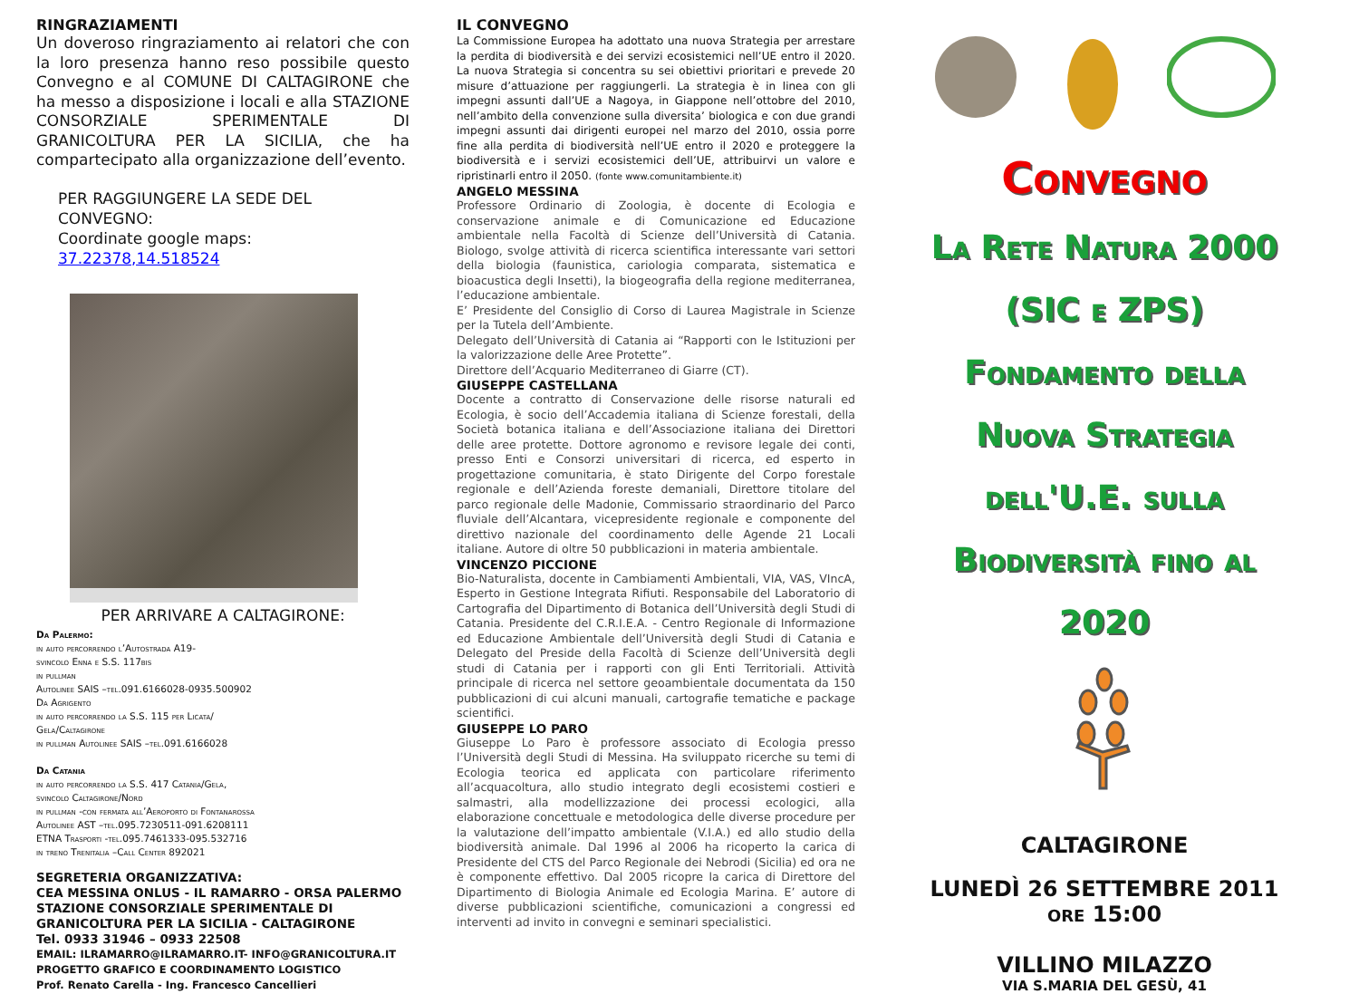RINGRAZIAMENTI
Un doveroso ringraziamento ai relatori che con la loro presenza hanno reso possibile questo Convegno e al COMUNE DI CALTAGIRONE che ha messo a disposizione i locali e alla STAZIONE CONSORZIALE SPERIMENTALE DI GRANICOLTURA PER LA SICILIA, che ha compartecipato alla organizzazione dell’evento.
PER RAGGIUNGERE LA SEDE DEL CONVEGNO:
Coordinate google maps: 37.22378,14.518524
PER ARRIVARE A CALTAGIRONE:
Da Palermo:
in auto percorrendo l’Autostrada A19-
svincolo Enna e S.S. 117bis
in pullman
Autolinee SAIS –tel.091.6166028-0935.500902
Da Agrigento
in auto percorrendo la S.S. 115 per Licata/
Gela/Caltagirone
in pullman Autolinee SAIS –tel.091.6166028
Da Catania
in auto percorrendo la S.S. 417 Catania/Gela,
svincolo Caltagirone/Nord
in pullman -con fermata all’Aeroporto di Fontanarossa
Autolinee AST –tel.095.7230511-091.6208111
ETNA Trasporti -tel.095.7461333-095.532716
in treno Trenitalia –Call Center 892021
SEGRETERIA ORGANIZZATIVA:
CEA MESSINA ONLUS - IL RAMARRO - ORSA PALERMO
STAZIONE CONSORZIALE SPERIMENTALE DI GRANICOLTURA PER LA SICILIA - CALTAGIRONE
Tel. 0933 31946 – 0933 22508
EMAIL: ILRAMARRO@ILRAMARRO.IT- INFO@GRANICOLTURA.IT
PROGETTO GRAFICO E COORDINAMENTO LOGISTICO
Prof. Renato Carella - Ing. Francesco Cancellieri
IL CONVEGNO
La Commissione Europea ha adottato una nuova Strategia per arrestare la perdita di biodiversità e dei servizi ecosistemici nell’UE entro il 2020. La nuova Strategia si concentra su sei obiettivi prioritari e prevede 20 misure d’attuazione per raggiungerli. La strategia è in linea con gli impegni assunti dall’UE a Nagoya, in Giappone nell’ottobre del 2010, nell’ambito della convenzione sulla diversita’ biologica e con due grandi impegni assunti dai dirigenti europei nel marzo del 2010, ossia porre fine alla perdita di biodiversità nell’UE entro il 2020 e proteggere la biodiversità e i servizi ecosistemici dell’UE, attribuirvi un valore e ripristinarli entro il 2050. (fonte www.comunitambiente.it)
ANGELO MESSINA
Professore Ordinario di Zoologia, è docente di Ecologia e conservazione animale e di Comunicazione ed Educazione ambientale nella Facoltà di Scienze dell’Università di Catania. Biologo, svolge attività di ricerca scientifica interessante vari settori della biologia (faunistica, cariologia comparata, sistematica e bioacustica degli Insetti), la biogeografia della regione mediterranea, l’educazione ambientale.
E’ Presidente del Consiglio di Corso di Laurea Magistrale in Scienze per la Tutela dell’Ambiente.
Delegato dell’Università di Catania ai “Rapporti con le Istituzioni per la valorizzazione delle Aree Protette”.
Direttore dell’Acquario Mediterraneo di Giarre (CT).
GIUSEPPE CASTELLANA
Docente a contratto di Conservazione delle risorse naturali ed Ecologia, è socio dell’Accademia italiana di Scienze forestali, della Società botanica italiana e dell’Associazione italiana dei Direttori delle aree protette. Dottore agronomo e revisore legale dei conti, presso Enti e Consorzi universitari di ricerca, ed esperto in progettazione comunitaria, è stato Dirigente del Corpo forestale regionale e dell’Azienda foreste demaniali, Direttore titolare del parco regionale delle Madonie, Commissario straordinario del Parco fluviale dell’Alcantara, vicepresidente regionale e componente del direttivo nazionale del coordinamento delle Agende 21 Locali italiane. Autore di oltre 50 pubblicazioni in materia ambientale.
VINCENZO PICCIONE
Bio-Naturalista, docente in Cambiamenti Ambientali, VIA, VAS, VIncA, Esperto in Gestione Integrata Rifiuti. Responsabile del Laboratorio di Cartografia del Dipartimento di Botanica dell’Università degli Studi di Catania. Presidente del C.R.I.E.A. - Centro Regionale di Informazione ed Educazione Ambientale dell’Università degli Studi di Catania e Delegato del Preside della Facoltà di Scienze dell’Università degli studi di Catania per i rapporti con gli Enti Territoriali. Attività principale di ricerca nel settore geoambientale documentata da 150 pubblicazioni di cui alcuni manuali, cartografie tematiche e package scientifici.
GIUSEPPE LO PARO
Giuseppe Lo Paro è professore associato di Ecologia presso l’Università degli Studi di Messina. Ha sviluppato ricerche su temi di Ecologia teorica ed applicata con particolare riferimento all’acquacoltura, allo studio integrato degli ecosistemi costieri e salmastri, alla modellizzazione dei processi ecologici, alla elaborazione concettuale e metodologica delle diverse procedure per la valutazione dell’impatto ambientale (V.I.A.) ed allo studio della biodiversità animale. Dal 1996 al 2006 ha ricoperto la carica di Presidente del CTS del Parco Regionale dei Nebrodi (Sicilia) ed ora ne è componente effettivo. Dal 2005 ricopre la carica di Direttore del Dipartimento di Biologia Animale ed Ecologia Marina. E’ autore di diverse pubblicazioni scientifiche, comunicazioni a congressi ed interventi ad invito in convegni e seminari specialistici.
Convegno
La Rete Natura 2000
(SIC e ZPS)
Fondamento della
Nuova Strategia
dell'U.E. sulla
Biodiversità fino al
2020
CALTAGIRONE
LUNEDÌ 26 SETTEMBRE 2011
ORE 15:00
VILLINO MILAZZO
VIA S.MARIA DEL GESÙ, 41